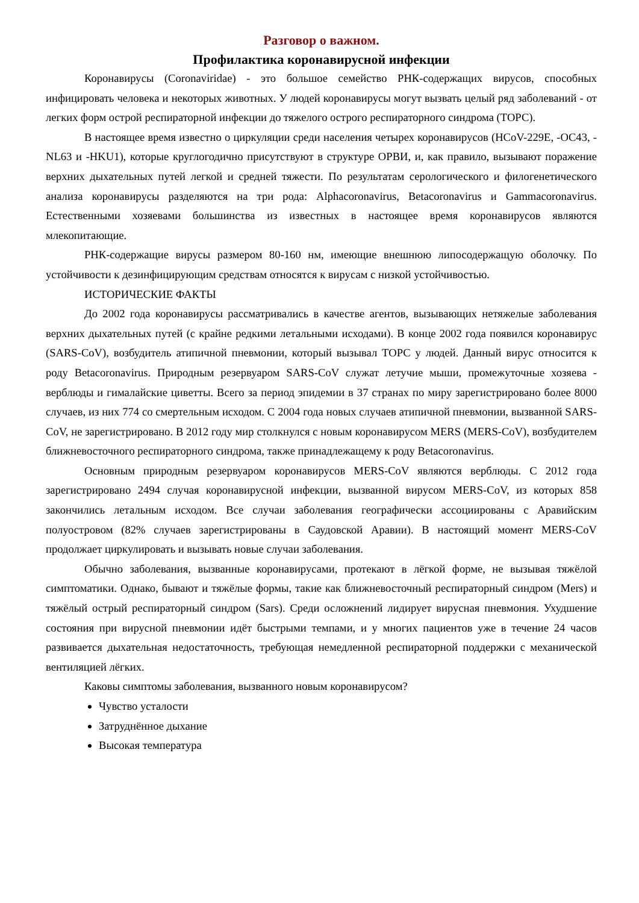Разговор о важном.
Профилактика коронавирусной инфекции
Коронавирусы (Coronaviridae) - это большое семейство РНК-содержащих вирусов, способных инфицировать человека и некоторых животных. У людей коронавирусы могут вызвать целый ряд заболеваний - от легких форм острой респираторной инфекции до тяжелого острого респираторного синдрома (ТОРС).
В настоящее время известно о циркуляции среди населения четырех коронавирусов (HCoV-229E, -OC43, -NL63 и -HKU1), которые круглогодично присутствуют в структуре ОРВИ, и, как правило, вызывают поражение верхних дыхательных путей легкой и средней тяжести. По результатам серологического и филогенетического анализа коронавирусы разделяются на три рода: Alphacoronavirus, Betacoronavirus и Gammacoronavirus. Естественными хозяевами большинства из известных в настоящее время коронавирусов являются млекопитающие.
РНК-содержащие вирусы размером 80-160 нм, имеющие внешнюю липосодержащую оболочку. По устойчивости к дезинфицирующим средствам относятся к вирусам с низкой устойчивостью.
ИСТОРИЧЕСКИЕ ФАКТЫ
До 2002 года коронавирусы рассматривались в качестве агентов, вызывающих нетяжелые заболевания верхних дыхательных путей (с крайне редкими летальными исходами). В конце 2002 года появился коронавирус (SARS-CoV), возбудитель атипичной пневмонии, который вызывал ТОРС у людей. Данный вирус относится к роду Betacoronavirus. Природным резервуаром SARS-CoV служат летучие мыши, промежуточные хозяева - верблюды и гималайские циветты. Всего за период эпидемии в 37 странах по миру зарегистрировано более 8000 случаев, из них 774 со смертельным исходом. С 2004 года новых случаев атипичной пневмонии, вызванной SARS-CoV, не зарегистрировано. В 2012 году мир столкнулся с новым коронавирусом MERS (MERS-CoV), возбудителем ближневосточного респираторного синдрома, также принадлежащему к роду Betacoronavirus.
Основным природным резервуаром коронавирусов MERS-CoV являются верблюды. С 2012 года зарегистрировано 2494 случая коронавирусной инфекции, вызванной вирусом MERS-CoV, из которых 858 закончились летальным исходом. Все случаи заболевания географически ассоциированы с Аравийским полуостровом (82% случаев зарегистрированы в Саудовской Аравии). В настоящий момент MERS-CoV продолжает циркулировать и вызывать новые случаи заболевания.
Обычно заболевания, вызванные коронавирусами, протекают в лёгкой форме, не вызывая тяжёлой симптоматики. Однако, бывают и тяжёлые формы, такие как ближневосточный респираторный синдром (Mers) и тяжёлый острый респираторный синдром (Sars). Среди осложнений лидирует вирусная пневмония. Ухудшение состояния при вирусной пневмонии идёт быстрыми темпами, и у многих пациентов уже в течение 24 часов развивается дыхательная недостаточность, требующая немедленной респираторной поддержки с механической вентиляцией лёгких.
Каковы симптомы заболевания, вызванного новым коронавирусом?
Чувство усталости
Затруднённое дыхание
Высокая температура